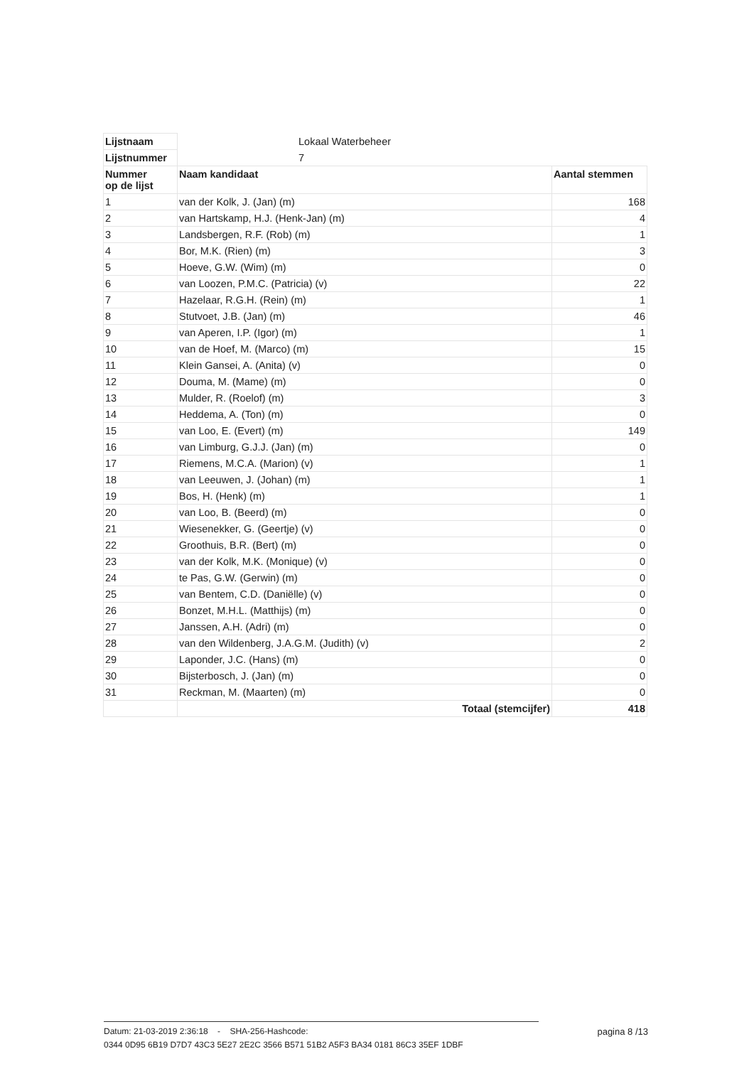| Lijstnaam | Lokaal Waterbeheer | |
| Lijstnummer | 7 | |
| Nummer op de lijst | Naam kandidaat | Aantal stemmen |
| 1 | van der Kolk, J. (Jan) (m) | 168 |
| 2 | van Hartskamp, H.J. (Henk-Jan) (m) | 4 |
| 3 | Landsbergen, R.F. (Rob) (m) | 1 |
| 4 | Bor, M.K. (Rien) (m) | 3 |
| 5 | Hoeve, G.W. (Wim) (m) | 0 |
| 6 | van Loozen, P.M.C. (Patricia) (v) | 22 |
| 7 | Hazelaar, R.G.H. (Rein) (m) | 1 |
| 8 | Stutvoet, J.B. (Jan) (m) | 46 |
| 9 | van Aperen, I.P. (Igor) (m) | 1 |
| 10 | van de Hoef, M. (Marco) (m) | 15 |
| 11 | Klein Gansei, A. (Anita) (v) | 0 |
| 12 | Douma, M. (Mame) (m) | 0 |
| 13 | Mulder, R. (Roelof) (m) | 3 |
| 14 | Heddema, A. (Ton) (m) | 0 |
| 15 | van Loo, E. (Evert) (m) | 149 |
| 16 | van Limburg, G.J.J. (Jan) (m) | 0 |
| 17 | Riemens, M.C.A. (Marion) (v) | 1 |
| 18 | van Leeuwen, J. (Johan) (m) | 1 |
| 19 | Bos, H. (Henk) (m) | 1 |
| 20 | van Loo, B. (Beerd) (m) | 0 |
| 21 | Wiesenekker, G. (Geertje) (v) | 0 |
| 22 | Groothuis, B.R. (Bert) (m) | 0 |
| 23 | van der Kolk, M.K. (Monique) (v) | 0 |
| 24 | te Pas, G.W. (Gerwin) (m) | 0 |
| 25 | van Bentem, C.D. (Daniëlle) (v) | 0 |
| 26 | Bonzet, M.H.L. (Matthijs) (m) | 0 |
| 27 | Janssen, A.H. (Adri) (m) | 0 |
| 28 | van den Wildenberg, J.A.G.M. (Judith) (v) | 2 |
| 29 | Laponder, J.C. (Hans) (m) | 0 |
| 30 | Bijsterbosch, J. (Jan) (m) | 0 |
| 31 | Reckman, M. (Maarten) (m) | 0 |
| | Totaal (stemcijfer) | 418 |
Datum: 21-03-2019 2:36:18 - SHA-256-Hashcode: pagina 8 /13
0344 0D95 6B19 D7D7 43C3 5E27 2E2C 3566 B571 51B2 A5F3 BA34 0181 86C3 35EF 1DBF